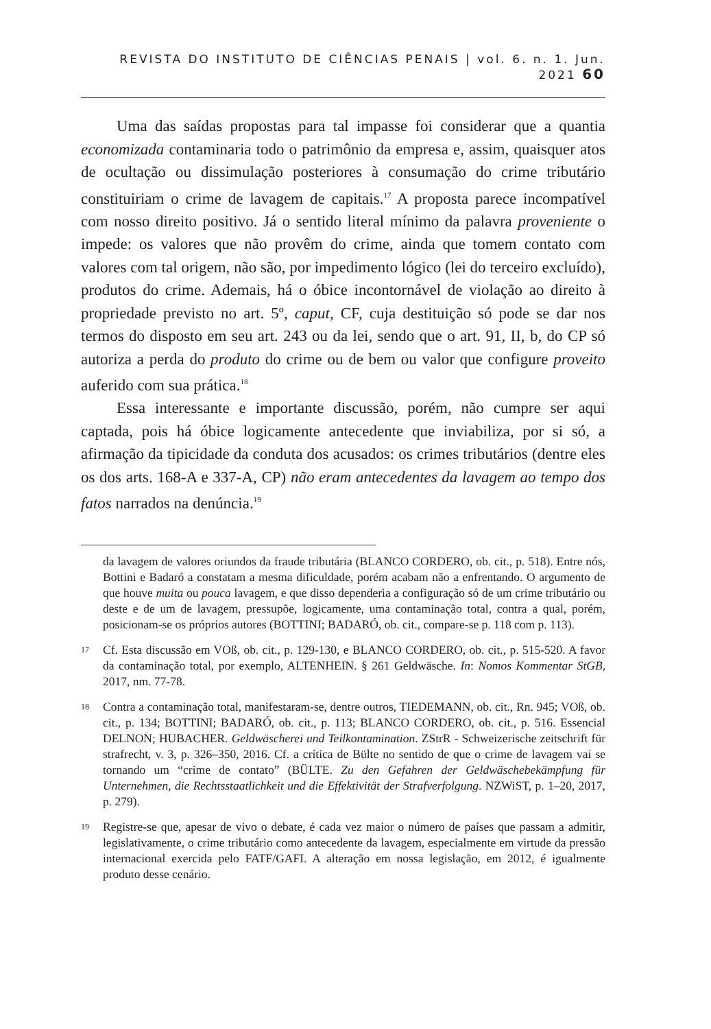REVISTA DO INSTITUTO DE CIÊNCIAS PENAIS | vol. 6. n. 1. Jun. 2021 60
Uma das saídas propostas para tal impasse foi considerar que a quantia economizada contaminaria todo o patrimônio da empresa e, assim, quaisquer atos de ocultação ou dissimulação posteriores à consumação do crime tributário constituiriam o crime de lavagem de capitais.<sup>17</sup> A proposta parece incompatível com nosso direito positivo. Já o sentido literal mínimo da palavra proveniente o impede: os valores que não provêm do crime, ainda que tomem contato com valores com tal origem, não são, por impedimento lógico (lei do terceiro excluído), produtos do crime. Ademais, há o óbice incontornável de violação ao direito à propriedade previsto no art. 5º, caput, CF, cuja destituição só pode se dar nos termos do disposto em seu art. 243 ou da lei, sendo que o art. 91, II, b, do CP só autoriza a perda do produto do crime ou de bem ou valor que configure proveito auferido com sua prática.<sup>18</sup>
Essa interessante e importante discussão, porém, não cumpre ser aqui captada, pois há óbice logicamente antecedente que inviabiliza, por si só, a afirmação da tipicidade da conduta dos acusados: os crimes tributários (dentre eles os dos arts. 168-A e 337-A, CP) não eram antecedentes da lavagem ao tempo dos fatos narrados na denúncia.<sup>19</sup>
da lavagem de valores oriundos da fraude tributária (BLANCO CORDERO, ob. cit., p. 518). Entre nós, Bottini e Badaró a constatam a mesma dificuldade, porém acabam não a enfrentando. O argumento de que houve muita ou pouca lavagem, e que disso dependeria a configuração só de um crime tributário ou deste e de um de lavagem, pressupõe, logicamente, uma contaminação total, contra a qual, porém, posicionam-se os próprios autores (BOTTINI; BADARÓ, ob. cit., compare-se p. 118 com p. 113).
17 Cf. Esta discussão em VOß, ob. cit., p. 129-130, e BLANCO CORDERO, ob. cit., p. 515-520. A favor da contaminação total, por exemplo, ALTENHEIN. § 261 Geldwäsche. In: Nomos Kommentar StGB, 2017, nm. 77-78.
18 Contra a contaminação total, manifestaram-se, dentre outros, TIEDEMANN, ob. cit., Rn. 945; VOß, ob. cit., p. 134; BOTTINI; BADARÓ, ob. cit., p. 113; BLANCO CORDERO, ob. cit., p. 516. Essencial DELNON; HUBACHER. Geldwäscherei und Teilkontamination. ZStrR - Schweizerische zeitschrift für strafrecht, v. 3, p. 326–350, 2016. Cf. a crítica de Bülte no sentido de que o crime de lavagem vai se tornando um “crime de contato” (BÜLTE. Zu den Gefahren der Geldwäschebekämpfung für Unternehmen, die Rechtsstaatlichkeit und die Effektivität der Strafverfolgung. NZWiST, p. 1–20, 2017, p. 279).
19 Registre-se que, apesar de vivo o debate, é cada vez maior o número de países que passam a admitir, legislativamente, o crime tributário como antecedente da lavagem, especialmente em virtude da pressão internacional exercida pelo FATF/GAFI. A alteração em nossa legislação, em 2012, é igualmente produto desse cenário.